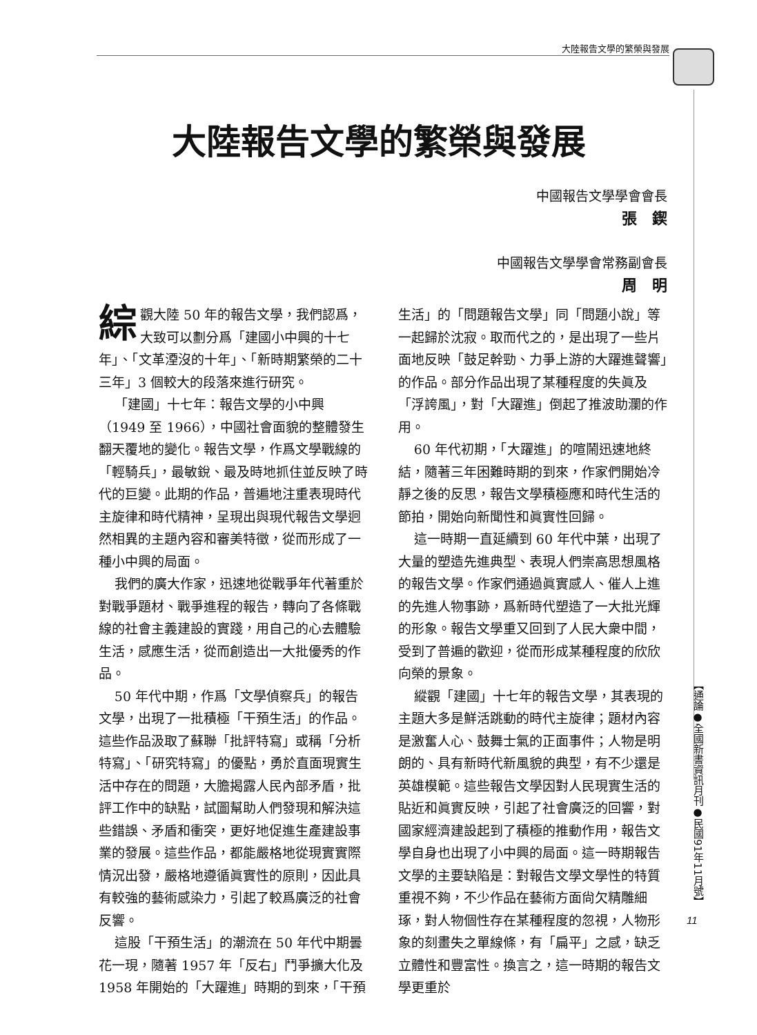大陸報告文學的繁榮與發展
大陸報告文學的繁榮與發展
中國報告文學學會會長
張　鍥
中國報告文學學會常務副會長
周　明
綜觀大陸 50 年的報告文學，我們認爲，大致可以劃分爲「建國小中興的十七年」、「文革湮沒的十年」、「新時期繁榮的二十三年」3 個較大的段落來進行研究。
「建國」十七年：報告文學的小中興（1949 至 1966），中國社會面貌的整體發生翻天覆地的變化。報告文學，作爲文學戰線的「輕騎兵」，最敏銳、最及時地抓住並反映了時代的巨變。此期的作品，普遍地注重表現時代主旋律和時代精神，呈現出與現代報告文學迥然相異的主題內容和審美特徵，從而形成了一種小中興的局面。
我們的廣大作家，迅速地從戰爭年代著重於對戰爭題材、戰爭進程的報告，轉向了各條戰線的社會主義建設的實踐，用自己的心去體驗生活，感應生活，從而創造出一大批優秀的作品。
50 年代中期，作爲「文學偵察兵」的報告文學，出現了一批積極「干預生活」的作品。這些作品汲取了蘇聯「批評特寫」或稱「分析特寫」、「研究特寫」的優點，勇於直面現實生活中存在的問題，大膽揭露人民內部矛盾，批評工作中的缺點，試圖幫助人們發現和解決這些錯誤、矛盾和衝突，更好地促進生產建設事業的發展。這些作品，都能嚴格地從現實實際情況出發，嚴格地遵循眞實性的原則，因此具有較強的藝術感染力，引起了較爲廣泛的社會反響。
這股「干預生活」的潮流在 50 年代中期曇花一現，隨著 1957 年「反右」鬥爭擴大化及 1958 年開始的「大躍進」時期的到來，「干預生活」的「問題報告文學」同「問題小說」等一起歸於沈寂。取而代之的，是出現了一些片面地反映「鼓足幹勁、力爭上游的大躍進聲響」的作品。部分作品出現了某種程度的失眞及「浮誇風」，對「大躍進」倒起了推波助瀾的作用。
60 年代初期，「大躍進」的喧鬧迅速地終結，隨著三年困難時期的到來，作家們開始冷靜之後的反思，報告文學積極應和時代生活的節拍，開始向新聞性和眞實性回歸。
這一時期一直延續到 60 年代中葉，出現了大量的塑造先進典型、表現人們崇高思想風格的報告文學。作家們通過眞實感人、催人上進的先進人物事跡，爲新時代塑造了一大批光輝的形象。報告文學重又回到了人民大衆中間，受到了普遍的歡迎，從而形成某種程度的欣欣向榮的景象。
縱觀「建國」十七年的報告文學，其表現的主題大多是鮮活跳動的時代主旋律；題材內容是激奮人心、鼓舞士氣的正面事件；人物是明朗的、具有新時代新風貌的典型，有不少還是英雄模範。這些報告文學因對人民現實生活的貼近和眞實反映，引起了社會廣泛的回響，對國家經濟建設起到了積極的推動作用，報告文學自身也出現了小中興的局面。這一時期報告文學的主要缺陷是：對報告文學文學性的特質重視不夠，不少作品在藝術方面尙欠精雕細琢，對人物個性存在某種程度的忽視，人物形象的刻畫失之單線條，有「扁平」之感，缺乏立體性和豐富性。換言之，這一時期的報告文學更重於
【通論●全國新書資訊月刊●民國91年11月號】
11